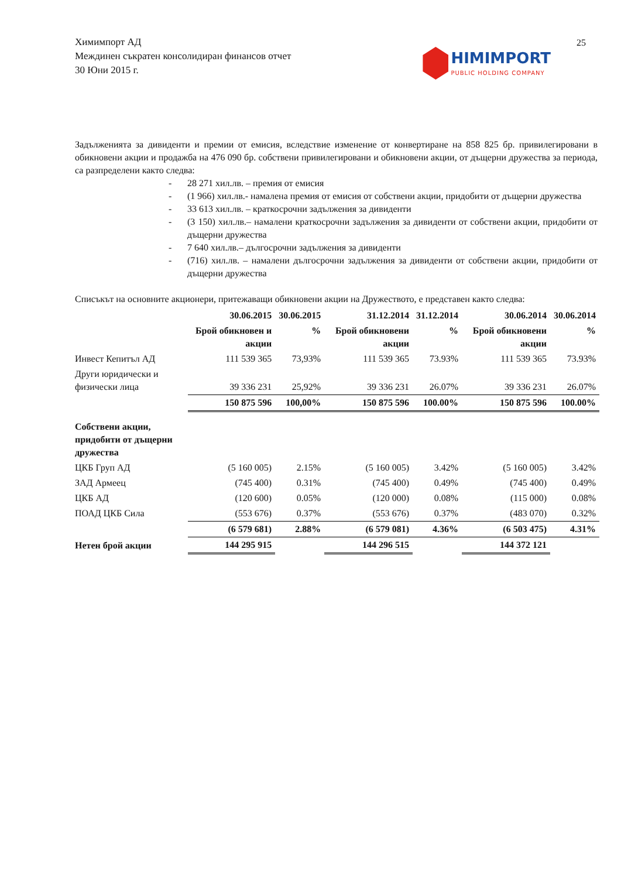25
Химимпорт АД
Междинен съкратен консолидиран финансов отчет
30 Юни 2015 г.
HIMIMPORT
PUBLIC HOLDING COMPANY
Задълженията за дивиденти и премии от емисия, вследствие изменение от конвертиране на 858 825 бр. привилегировани в обикновени акции и продажба на 476 090 бр. собствени привилегировани и обикновени акции, от дъщерни дружества за периода, са разпределени както следва:
- 28 271 хил.лв. – премия от емисия
- (1 966) хил.лв.- намалена премия от емисия от собствени акции, придобити от дъщерни дружества
- 33 613 хил.лв. – краткосрочни задължения за дивиденти
- (3 150) хил.лв.– намалени краткосрочни задължения за дивиденти от собствени акции, придобити от дъщерни дружества
- 7 640 хил.лв.– дългосрочни задължения за дивиденти
- (716) хил.лв. – намалени дългосрочни задължения за дивиденти от собствени акции, придобити от дъщерни дружества
Списъкът на основните акционери, притежаващи обикновени акции на Дружеството, е представен както следва:
| | 30.06.2015 | 30.06.2015 | 31.12.2014 | 31.12.2014 | 30.06.2014 | 30.06.2014 |
| --- | --- | --- | --- | --- | --- | --- |
| | Брой обикновен и акции | % | Брой обикновени акции | % | Брой обикновени акции | % |
| Инвест Кепитъл АД | 111 539 365 | 73,93% | 111 539 365 | 73.93% | 111 539 365 | 73.93% |
| Други юридически и физически лица | 39 336 231 | 25,92% | 39 336 231 | 26.07% | 39 336 231 | 26.07% |
| | 150 875 596 | 100,00% | 150 875 596 | 100.00% | 150 875 596 | 100.00% |
| Собствени акции, придобити от дъщерни дружества | | | | | | |
| ЦКБ Груп АД | (5 160 005) | 2.15% | (5 160 005) | 3.42% | (5 160 005) | 3.42% |
| ЗАД Армеец | (745 400) | 0.31% | (745 400) | 0.49% | (745 400) | 0.49% |
| ЦКБ АД | (120 600) | 0.05% | (120 000) | 0.08% | (115 000) | 0.08% |
| ПОАД ЦКБ Сила | (553 676) | 0.37% | (553 676) | 0.37% | (483 070) | 0.32% |
| | (6 579 681) | 2.88% | (6 579 081) | 4.36% | (6 503 475) | 4.31% |
| Нетен брой акции | 144 295 915 | | 144 296 515 | | 144 372 121 | |